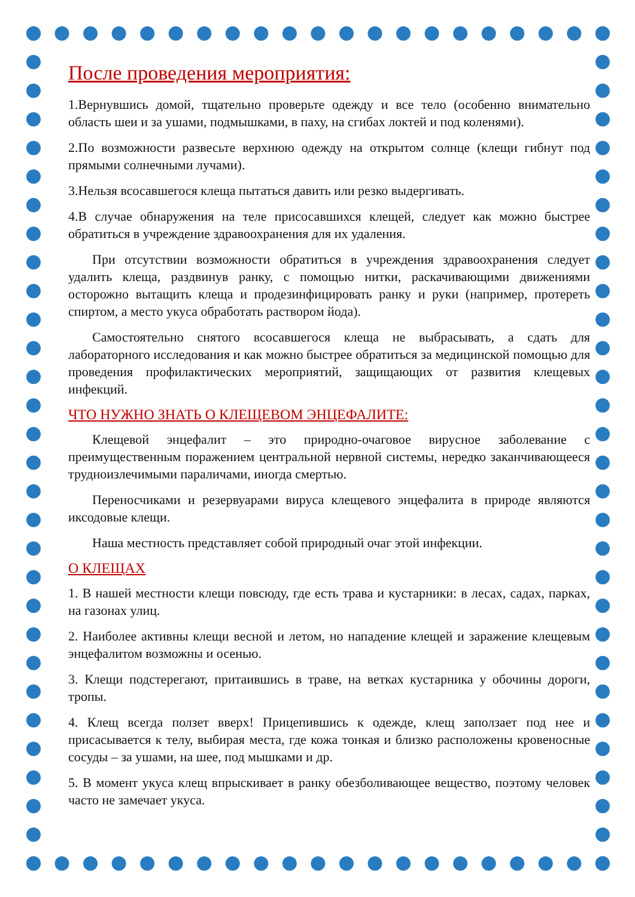После проведения мероприятия:
1.Вернувшись домой, тщательно проверьте одежду и все тело (особенно внимательно область шеи и за ушами, подмышками, в паху, на сгибах локтей и под коленями).
2.По возможности развесьте верхнюю одежду на открытом солнце (клещи гибнут под прямыми солнечными лучами).
3.Нельзя всосавшегося клеща пытаться давить или резко выдергивать.
4.В случае обнаружения на теле присосавшихся клещей, следует как можно быстрее обратиться в учреждение здравоохранения для их удаления.
При отсутствии возможности обратиться в учреждения здравоохранения следует удалить клеща, раздвинув ранку, с помощью нитки, раскачивающими движениями осторожно вытащить клеща и продезинфицировать ранку и руки (например, протереть спиртом, а место укуса обработать раствором йода).
Самостоятельно снятого всосавшегося клеща не выбрасывать, а сдать для лабораторного исследования и как можно быстрее обратиться за медицинской помощью для проведения профилактических мероприятий, защищающих от развития клещевых инфекций.
ЧТО НУЖНО ЗНАТЬ О КЛЕЩЕВОМ ЭНЦЕФАЛИТЕ:
Клещевой энцефалит – это природно-очаговое вирусное заболевание с преимущественным поражением центральной нервной системы, нередко заканчивающееся трудноизлечимыми параличами, иногда смертью.
Переносчиками и резервуарами вируса клещевого энцефалита в природе являются иксодовые клещи.
Наша местность представляет собой природный очаг этой инфекции.
О КЛЕЩАХ
1. В нашей местности клещи повсюду, где есть трава и кустарники: в лесах, садах, парках, на газонах улиц.
2. Наиболее активны клещи весной и летом, но нападение клещей и заражение клещевым энцефалитом возможны и осенью.
3. Клещи подстерегают, притаившись в траве, на ветках кустарника у обочины дороги, тропы.
4. Клещ всегда ползет вверх! Прицепившись к одежде, клещ заползает под нее и присасывается к телу, выбирая места, где кожа тонкая и близко расположены кровеносные сосуды – за ушами, на шее, под мышками и др.
5. В момент укуса клещ впрыскивает в ранку обезболивающее вещество, поэтому человек часто не замечает укуса.